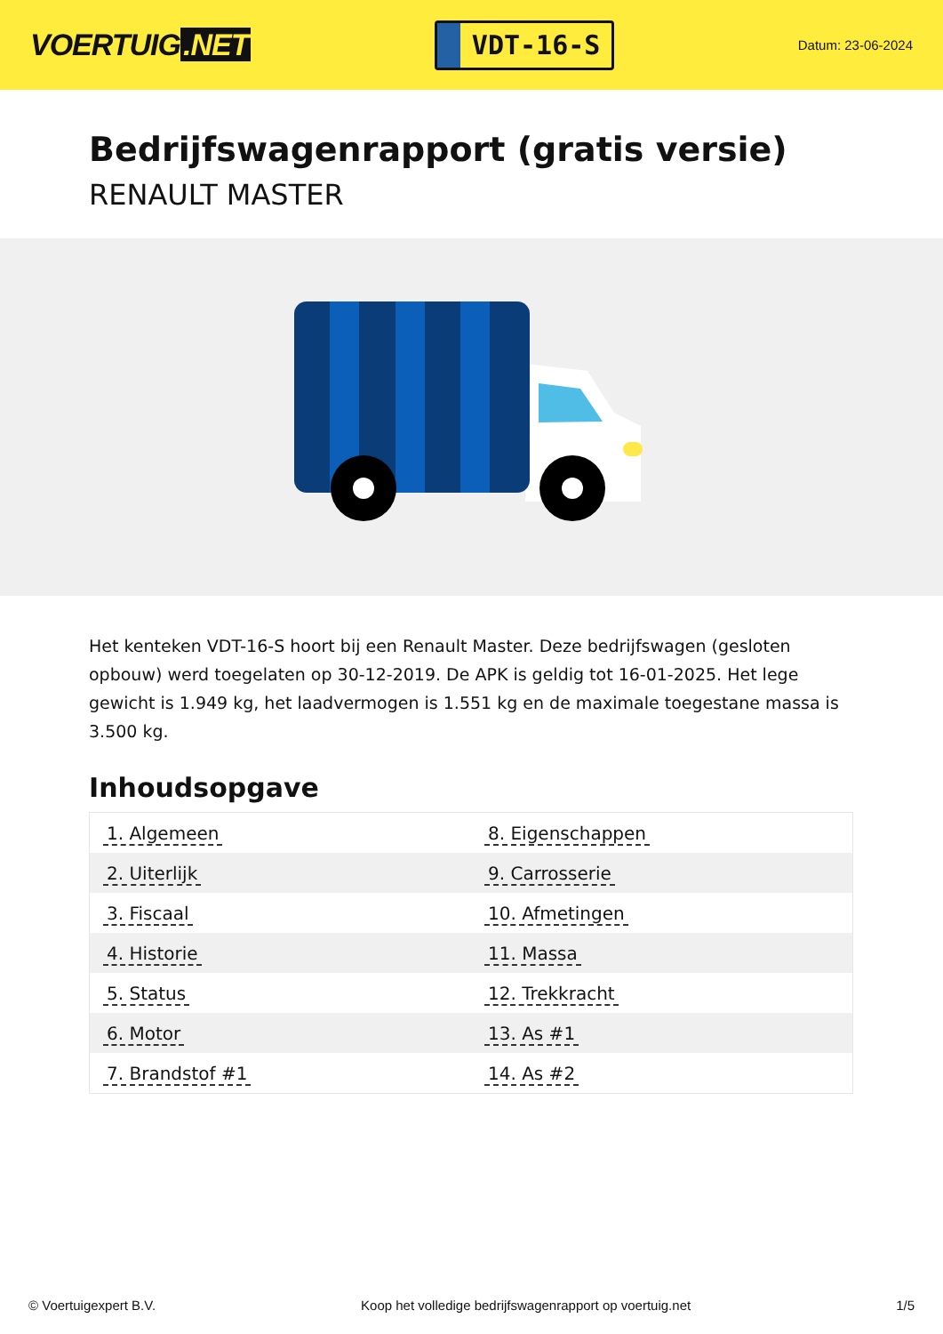VOERTUIG.NET
VDT-16-S
Datum: 23-06-2024
Bedrijfswagenrapport (gratis versie)
RENAULT MASTER
Het kenteken VDT-16-S hoort bij een Renault Master. Deze bedrijfswagen (gesloten opbouw) werd toegelaten op 30-12-2019. De APK is geldig tot 16-01-2025. Het lege gewicht is 1.949 kg, het laadvermogen is 1.551 kg en de maximale toegestane massa is 3.500 kg.
Inhoudsopgave
| 1. Algemeen | 8. Eigenschappen |
| 2. Uiterlijk | 9. Carrosserie |
| 3. Fiscaal | 10. Afmetingen |
| 4. Historie | 11. Massa |
| 5. Status | 12. Trekkracht |
| 6. Motor | 13. As #1 |
| 7. Brandstof #1 | 14. As #2 |
© Voertuigexpert B.V. Koop het volledige bedrijfswagenrapport op voertuig.net 1/5